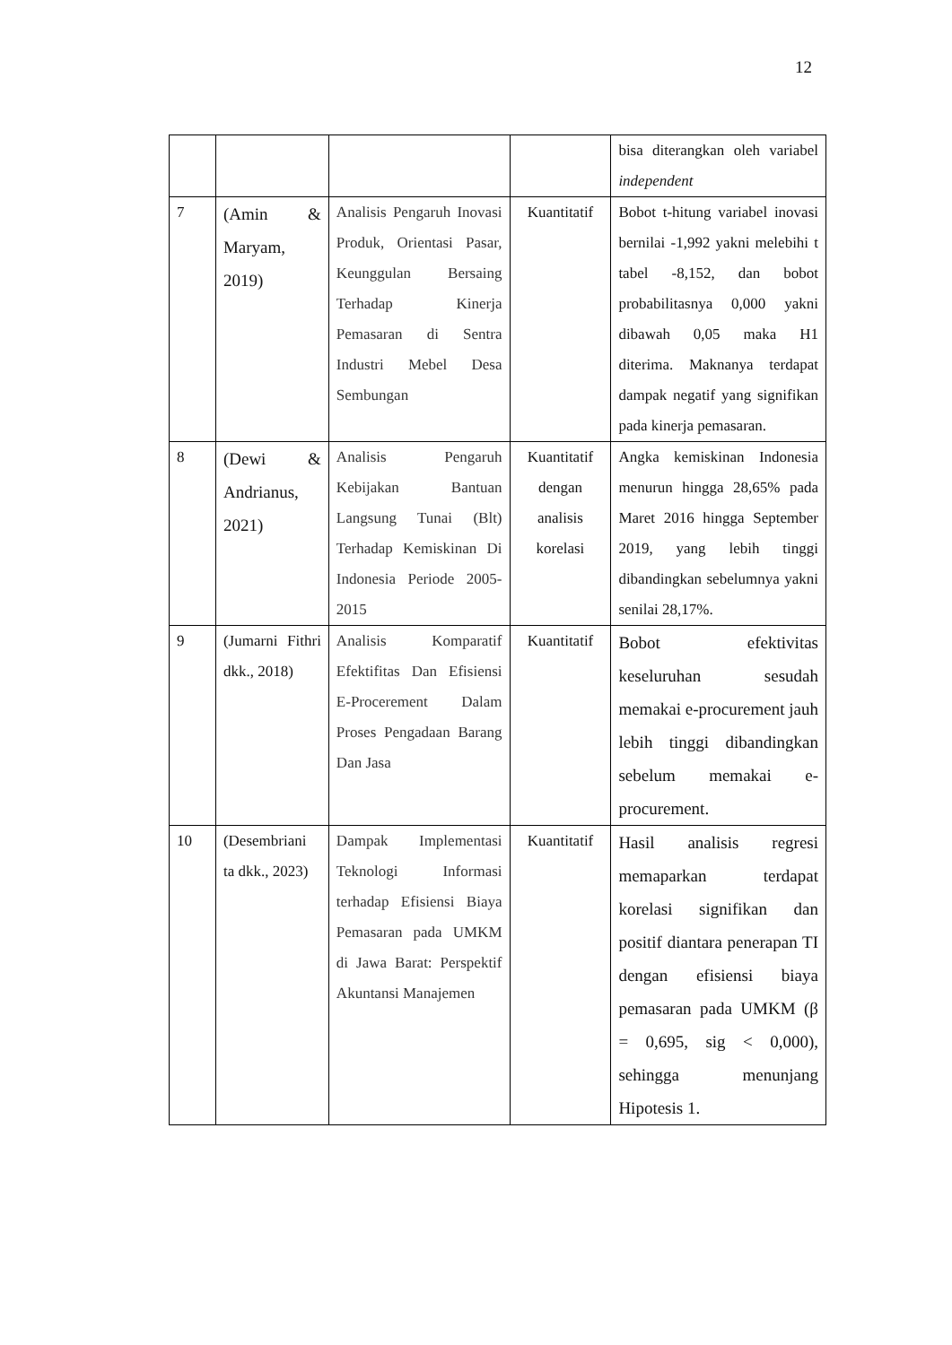12
| | | | | bisa diterangkan oleh variabel independent |
| 7 | (Amin & Maryam, 2019) | Analisis Pengaruh Inovasi Produk, Orientasi Pasar, Keunggulan Bersaing Terhadap Kinerja Pemasaran di Sentra Industri Mebel Desa Sembungan | Kuantitatif | Bobot t-hitung variabel inovasi bernilai -1,992 yakni melebihi t tabel -8,152, dan bobot probabilitasnya 0,000 yakni dibawah 0,05 maka H1 diterima. Maknanya terdapat dampak negatif yang signifikan pada kinerja pemasaran. |
| 8 | (Dewi & Andrianus, 2021) | Analisis Pengaruh Kebijakan Bantuan Langsung Tunai (Blt) Terhadap Kemiskinan Di Indonesia Periode 2005-2015 | Kuantitatif dengan analisis korelasi | Angka kemiskinan Indonesia menurun hingga 28,65% pada Maret 2016 hingga September 2019, yang lebih tinggi dibandingkan sebelumnya yakni senilai 28,17%. |
| 9 | (Jumarni Fithri dkk., 2018) | Analisis Komparatif Efektifitas Dan Efisiensi E-Procerement Dalam Proses Pengadaan Barang Dan Jasa | Kuantitatif | Bobot efektivitas keseluruhan sesudah memakai e-procurement jauh lebih tinggi dibandingkan sebelum memakai e-procurement. |
| 10 | (Desembriani ta dkk., 2023) | Dampak Implementasi Teknologi Informasi terhadap Efisiensi Biaya Pemasaran pada UMKM di Jawa Barat: Perspektif Akuntansi Manajemen | Kuantitatif | Hasil analisis regresi memaparkan terdapat korelasi signifikan dan positif diantara penerapan TI dengan efisiensi biaya pemasaran pada UMKM (β = 0,695, sig < 0,000), sehingga menunjang Hipotesis 1. |